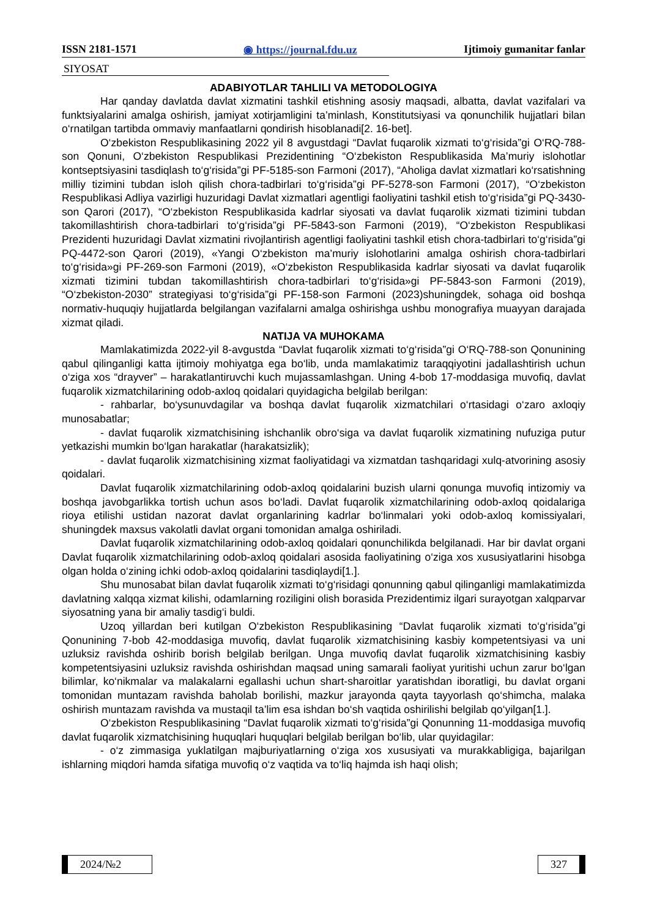ISSN 2181-1571 ◉ https://journal.fdu.uz Ijtimoiy gumanitar fanlar
SIYOSAT
ADABIYOTLAR TAHLILI VA METODOLOGIYA
Har qanday davlatda davlat xizmatini tashkil etishning asosiy maqsadi, albatta, davlat vazifalari va funktsiyalarini amalga oshirish, jamiyat xotirjamligini ta’minlash, Konstitutsiyasi va qonunchilik hujjatlari bilan o‘rnatilgan tartibda ommaviy manfaatlarni qondirish hisoblanadi[2. 16-bet].
O‘zbekiston Respublikasining 2022 yil 8 avgustdagi “Davlat fuqarolik xizmati to‘g‘risida”gi O‘RQ-788-son Qonuni, O‘zbekiston Respublikasi Prezidentining “O‘zbekiston Respublikasida Ma’muriy islohotlar kontseptsiyasini tasdiqlash to‘g‘risida”gi PF-5185-son Farmoni (2017), “Aholiga davlat xizmatlari ko‘rsatishning milliy tizimini tubdan isloh qilish chora-tadbirlari to‘g‘risida”gi PF-5278-son Farmoni (2017), “O‘zbekiston Respublikasi Adliya vazirligi huzuridagi Davlat xizmatlari agentligi faoliyatini tashkil etish to‘g‘risida”gi PQ-3430-son Qarori (2017), “O‘zbekiston Respublikasida kadrlar siyosati va davlat fuqarolik xizmati tizimini tubdan takomillashtirish chora-tadbirlari to‘g‘risida”gi PF-5843-son Farmoni (2019), “O‘zbekiston Respublikasi Prezidenti huzuridagi Davlat xizmatini rivojlantirish agentligi faoliyatini tashkil etish chora-tadbirlari to‘g‘risida”gi PQ-4472-son Qarori (2019), «Yangi O‘zbekiston ma’muriy islohotlarini amalga oshirish chora-tadbirlari to‘g‘risida»gi PF-269-son Farmoni (2019), «O‘zbekiston Respublikasida kadrlar siyosati va davlat fuqarolik xizmati tizimini tubdan takomillashtirish chora-tadbirlari to‘g‘risida»gi PF-5843-son Farmoni (2019), “O‘zbekiston-2030” strategiyasi to‘g‘risida”gi PF-158-son Farmoni (2023)shuningdek, sohaga oid boshqa normativ-huquqiy hujjatlarda belgilangan vazifalarni amalga oshirishga ushbu monografiya muayyan darajada xizmat qiladi.
NATIJA VA MUHOKAMA
Mamlakatimizda 2022-yil 8-avgustda “Davlat fuqarolik xizmati to‘g‘risida”gi O‘RQ-788-son Qonunining qabul qilinganligi katta ijtimoiy mohiyatga ega bo‘lib, unda mamlakatimiz taraqqiyotini jadallashtirish uchun o‘ziga xos “drayver” – harakatlantiruvchi kuch mujassamlashgan. Uning 4-bob 17-moddasiga muvofiq, davlat fuqarolik xizmatchilarining odob-axloq qoidalari quyidagicha belgilab berilgan:
- rahbarlar, bo‘ysunuvdagilar va boshqa davlat fuqarolik xizmatchilari o‘rtasidagi o‘zaro axloqiy munosabatlar;
- davlat fuqarolik xizmatchisining ishchanlik obro‘siga va davlat fuqarolik xizmatining nufuziga putur yetkazishi mumkin bo‘lgan harakatlar (harakatsizlik);
- davlat fuqarolik xizmatchisining xizmat faoliyatidagi va xizmatdan tashqaridagi xulq-atvorining asosiy qoidalari.
Davlat fuqarolik xizmatchilarining odob-axloq qoidalarini buzish ularni qonunga muvofiq intizomiy va boshqa javobgarlikka tortish uchun asos bo‘ladi. Davlat fuqarolik xizmatchilarining odob-axloq qoidalariga rioya etilishi ustidan nazorat davlat organlarining kadrlar bo‘linmalari yoki odob-axloq komissiyalari, shuningdek maxsus vakolatli davlat organi tomonidan amalga oshiriladi.
Davlat fuqarolik xizmatchilarining odob-axloq qoidalari qonunchilikda belgilanadi. Har bir davlat organi Davlat fuqarolik xizmatchilarining odob-axloq qoidalari asosida faoliyatining o‘ziga xos xususiyatlarini hisobga olgan holda o‘zining ichki odob-axloq qoidalarini tasdiqlaydi[1.].
Shu munosabat bilan davlat fuqarolik xizmati to‘g‘risidagi qonunning qabul qilinganligi mamlakatimizda davlatning xalqqa xizmat kilishi, odamlarning roziligini olish borasida Prezidentimiz ilgari surayotgan xalqparvar siyosatning yana bir amaliy tasdig‘i buldi.
Uzoq yillardan beri kutilgan O‘zbekiston Respublikasining “Davlat fuqarolik xizmati to‘g‘risida”gi Qonunining 7-bob 42-moddasiga muvofiq, davlat fuqarolik xizmatchisining kasbiy kompetentsiyasi va uni uzluksiz ravishda oshirib borish belgilab berilgan. Unga muvofiq davlat fuqarolik xizmatchisining kasbiy kompetentsiyasini uzluksiz ravishda oshirishdan maqsad uning samarali faoliyat yuritishi uchun zarur bo‘lgan bilimlar, ko‘nikmalar va malakalarni egallashi uchun shart-sharoitlar yaratishdan iboratligi, bu davlat organi tomonidan muntazam ravishda baholab borilishi, mazkur jarayonda qayta tayyorlash qo‘shimcha, malaka oshirish muntazam ravishda va mustaqil ta’lim esa ishdan bo‘sh vaqtida oshirilishi belgilab qo‘yilgan[1.].
O‘zbekiston Respublikasining “Davlat fuqarolik xizmati to‘g‘risida”gi Qonunning 11-moddasiga muvofiq davlat fuqarolik xizmatchisining huquqlari huquqlari belgilab berilgan bo‘lib, ular quyidagilar:
- o‘z zimmasiga yuklatilgan majburiyatlarning o‘ziga xos xususiyati va murakkabligiga, bajarilgan ishlarning miqdori hamda sifatiga muvofiq o‘z vaqtida va to‘liq hajmda ish haqi olish;
2024/№2 327